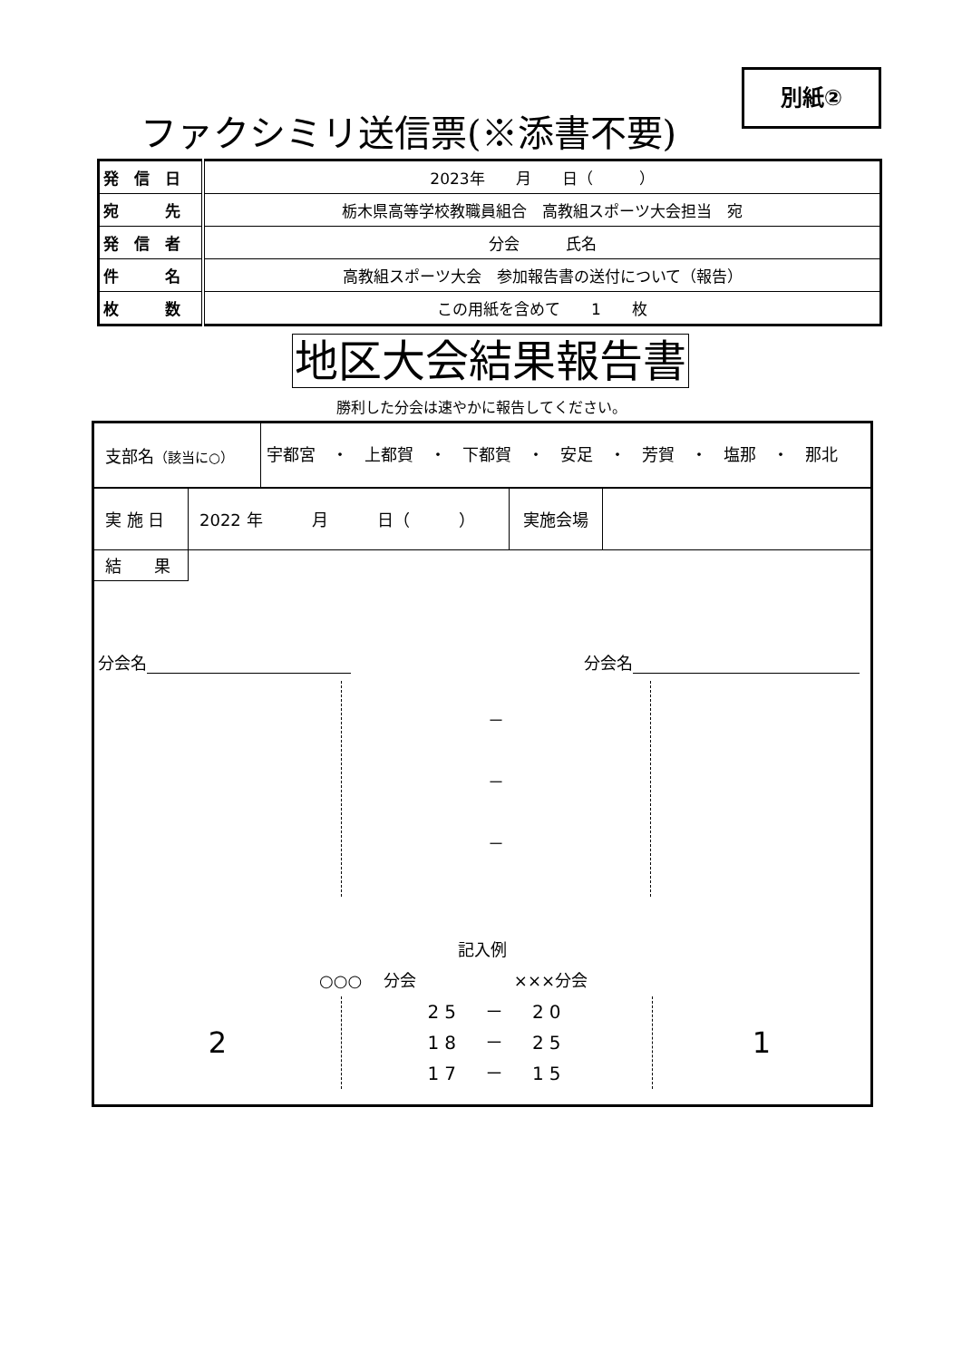別紙②
ファクシミリ送信票(※添書不要)
| 発 信 日 | 2023年 月 日（ ） |
| 宛 先 | 栃木県高等学校教職員組合 高教組スポーツ大会担当 宛 |
| 発 信 者 | 分会 氏名 |
| 件 名 | 高教組スポーツ大会 参加報告書の送付について（報告） |
| 枚 数 | この用紙を含めて 1 枚 |
地区大会結果報告書
勝利した分会は速やかに報告してください。
| 支部名 （該当に○） | 宇都宮 ・ 上都賀 ・ 下都賀 ・ 安足 ・ 芳賀 ・ 塩那 ・ 那北 |
| 実 施 日 | 2022 年 月 日（ ） | 実施会場 | |
| 結 果 | | | |
分会名 分会名
－
－
－
記入例
○○○　 分会　　　　　　×××分会
2
25　－　20
18　－　25
17　－　15
1